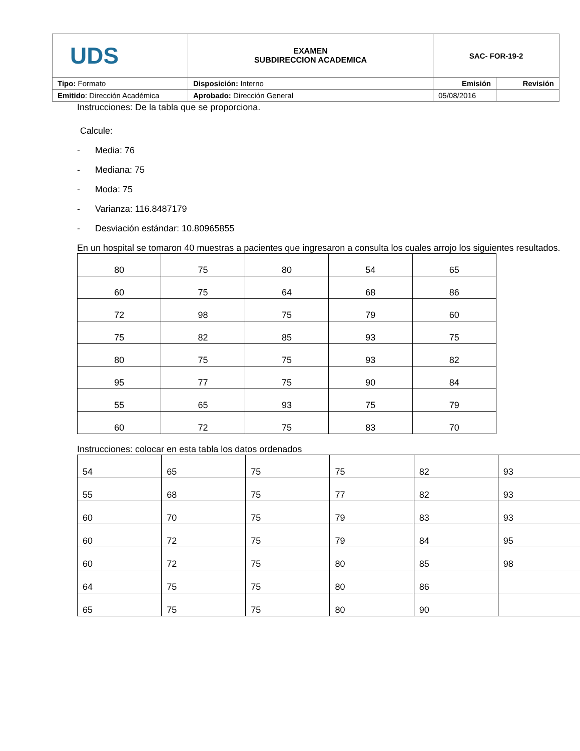| UDS | EXAMEN SUBDIRECCION ACADEMICA | SAC- FOR-19-2 | |
| Tipo: Formato | Disposición: Interno | Emisión | Revisión |
| Emitido : Dirección Académica | Aprobado: Dirección General | 05/08/2016 | |
Instrucciones: De la tabla que se proporciona.
Calcule:
- Media: 76
- Mediana: 75
- Moda: 75
- Varianza: 116.8487179
- Desviación estándar: 10.80965855
En un hospital se tomaron 40 muestras a pacientes que ingresaron a consulta los cuales arrojo los siguientes resultados.
| 80 | 75 | 80 | 54 | 65 |
| 60 | 75 | 64 | 68 | 86 |
| 72 | 98 | 75 | 79 | 60 |
| 75 | 82 | 85 | 93 | 75 |
| 80 | 75 | 75 | 93 | 82 |
| 95 | 77 | 75 | 90 | 84 |
| 55 | 65 | 93 | 75 | 79 |
| 60 | 72 | 75 | 83 | 70 |
Instrucciones: colocar en esta tabla los datos ordenados
| 54 | 65 | 75 | 75 | 82 | 93 |
| 55 | 68 | 75 | 77 | 82 | 93 |
| 60 | 70 | 75 | 79 | 83 | 93 |
| 60 | 72 | 75 | 79 | 84 | 95 |
| 60 | 72 | 75 | 80 | 85 | 98 |
| 64 | 75 | 75 | 80 | 86 | |
| 65 | 75 | 75 | 80 | 90 | |